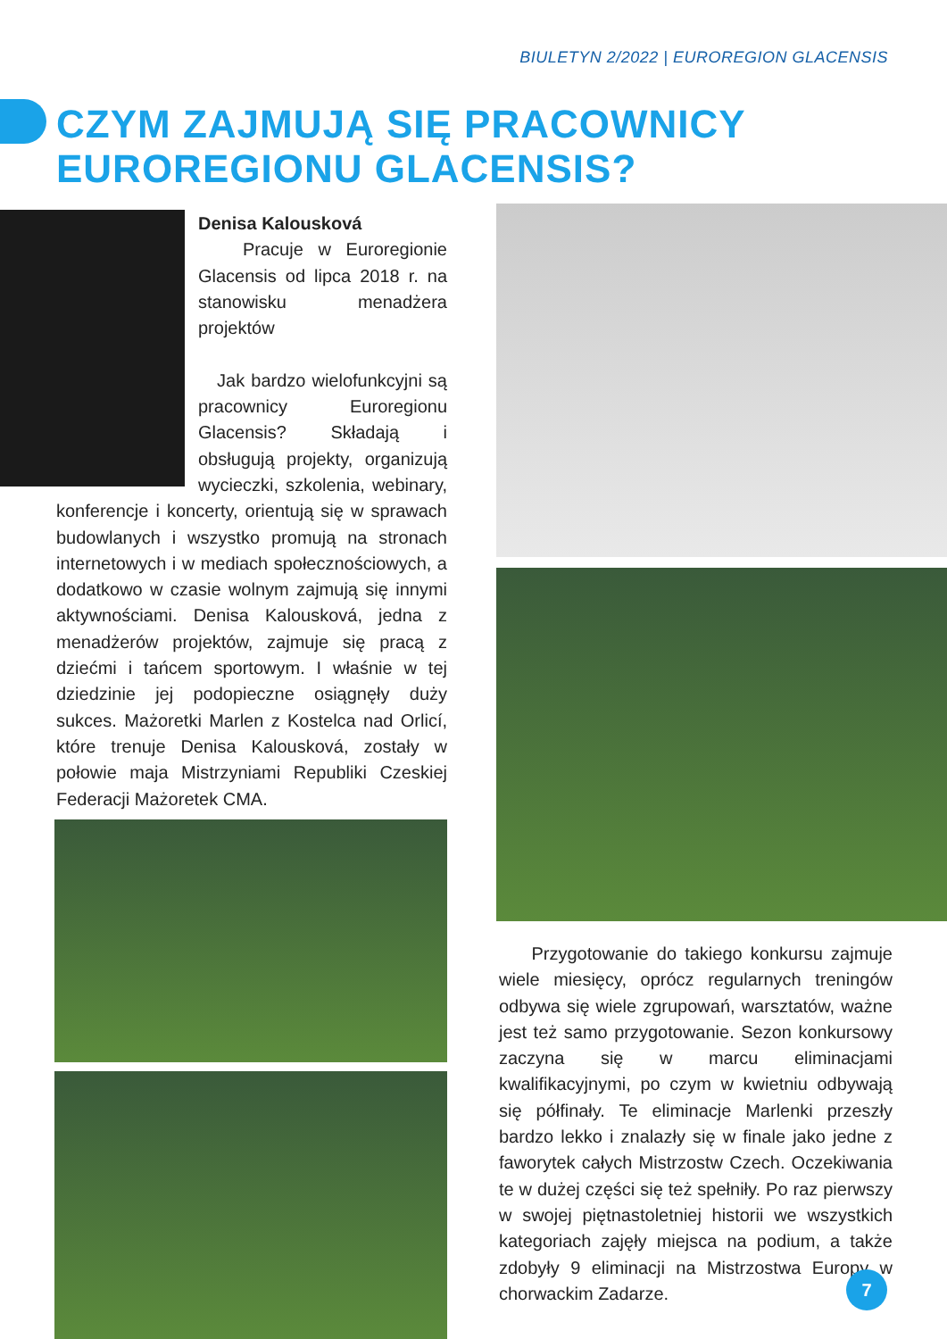BIULETYN 2/2022 | EUROREGION GLACENSIS
CZYM ZAJMUJĄ SIĘ PRACOWNICY
EUROREGIONU GLACENSIS?
Denisa Kalousková
Pracuje w Euroregionie Glacensis od lipca 2018 r. na stanowisku menadżera projektów
Jak bardzo wielofunkcyjni są pracownicy Euroregionu Glacensis? Składają i obsługują projekty, organizują wycieczki, szkolenia, webinary, konferencje i koncerty, orientują się w sprawach budowlanych i wszystko promują na stronach internetowych i w mediach społecznościowych, a dodatkowo w czasie wolnym zajmują się innymi aktywnościami. Denisa Kalousková, jedna z menadżerów projektów, zajmuje się pracą z dziećmi i tańcem sportowym. I właśnie w tej dziedzinie jej podopieczne osiągnęły duży sukces. Mażoretki Marlen z Kostelca nad Orlicí, które trenuje Denisa Kalousková, zostały w połowie maja Mistrzyniami Republiki Czeskiej Federacji Mażoretek CMA.
Przygotowanie do takiego konkursu zajmuje wiele miesięcy, oprócz regularnych treningów odbywa się wiele zgrupowań, warsztatów, ważne jest też samo przygotowanie. Sezon konkursowy zaczyna się w marcu eliminacjami kwalifikacyjnymi, po czym w kwietniu odbywają się półfinały. Te eliminacje Marlenki przeszły bardzo lekko i znalazły się w finale jako jedne z faworytek całych Mistrzostw Czech. Oczekiwania te w dużej części się też spełniły. Po raz pierwszy w swojej piętnastoletniej historii we wszystkich kategoriach zajęły miejsca na podium, a także zdobyły 9 eliminacji na Mistrzostwa Europy w chorwackim Zadarze.
7